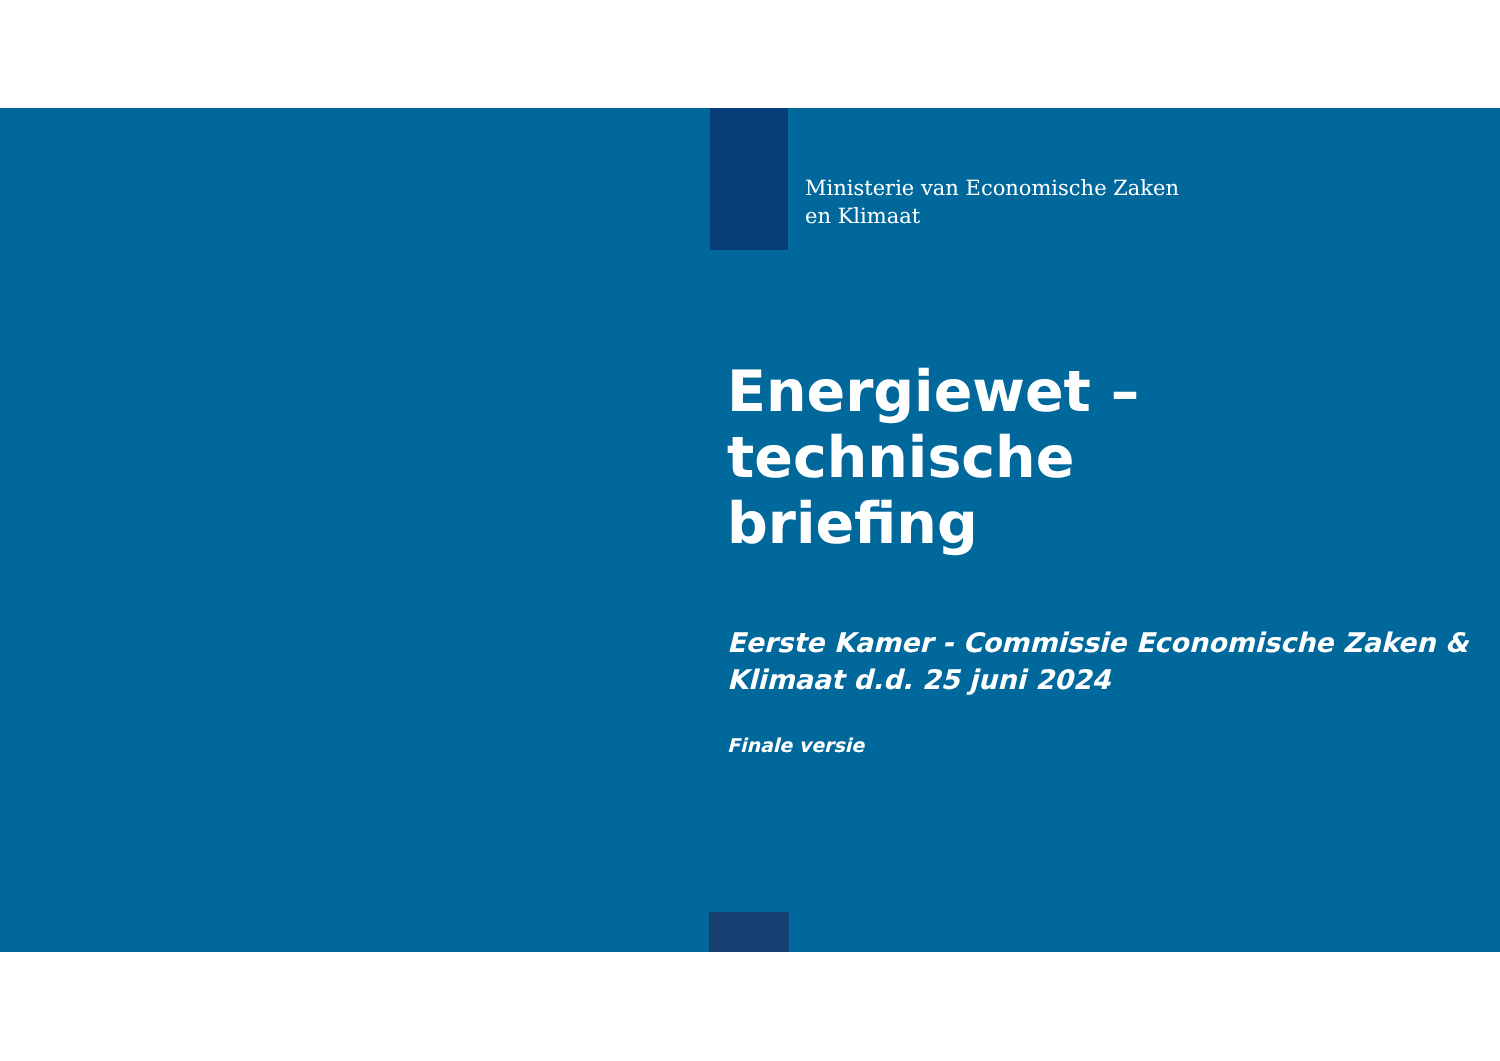Ministerie van Economische Zaken
en Klimaat
Energiewet – technische
briefing
Eerste Kamer - Commissie Economische Zaken &
Klimaat d.d. 25 juni 2024
Finale versie